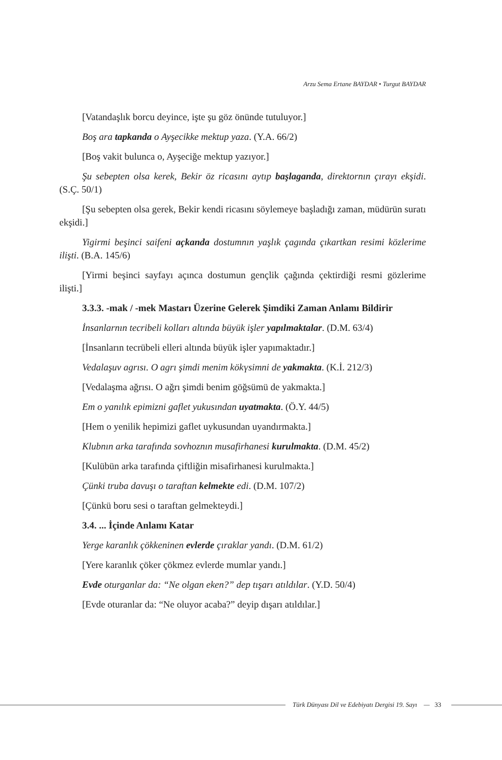Arzu Sema Ertane BAYDAR • Turgut BAYDAR
[Vatandaşlık borcu deyince, işte şu göz önünde tutuluyor.]
Boş ara tapkanda o Ayşecikke mektup yaza. (Y.A. 66/2)
[Boş vakit bulunca o, Ayşeciğe mektup yazıyor.]
Şu sebepten olsa kerek, Bekir öz ricasını aytıp başlaganda, direktornın çırayı ekşidi. (S.Ç. 50/1)
[Şu sebepten olsa gerek, Bekir kendi ricasını söylemeye başladığı zaman, müdürün suratı ekşidi.]
Yigirmi beşinci saifeni açkanda dostumnın yaşlık çagında çıkartkan resimi közlerime ilişti. (B.A. 145/6)
[Yirmi beşinci sayfayı açınca dostumun gençlik çağında çektirdiği resmi gözlerime ilişti.]
3.3.3. -mak / -mek Mastarı Üzerine Gelerek Şimdiki Zaman Anlamı Bildirir
İnsanlarnın tecribeli kolları altında büyük işler yapılmaktalar. (D.M. 63/4)
[İnsanların tecrübeli elleri altında büyük işler yapımaktadır.]
Vedalaşuv agrısı. O agrı şimdi menim kökүsimni de yakmakta. (K.İ. 212/3)
[Vedalaşma ağrısı. O ağrı şimdi benim göğsümü de yakmakta.]
Em o yanılık epimizni gaflet yukusından uyatmakta. (Ö.Y. 44/5)
[Hem o yenilik hepimizi gaflet uykusundan uyandırmakta.]
Klubnın arka tarafında sovhoznın musafirhanesi kurulmakta. (D.M. 45/2)
[Kulübün arka tarafında çiftliğin misafirhanesi kurulmakta.]
Çünki truba davuşı o taraftan kelmekte edi. (D.M. 107/2)
[Çünkü boru sesi o taraftan gelmekteydi.]
3.4. ... İçinde Anlamı Katar
Yerge karanlık çökkeninen evlerde çıraklar yandı. (D.M. 61/2)
[Yere karanlık çöker çökmez evlerde mumlar yandı.]
Evde oturganlar da: “Ne olgan eken?” dep tışarı atıldılar. (Y.D. 50/4)
[Evde oturanlar da: “Ne oluyor acaba?” deyip dışarı atıldılar.]
Türk Dünyası Dil ve Edebiyatı Dergisi 19. Sayı — 33